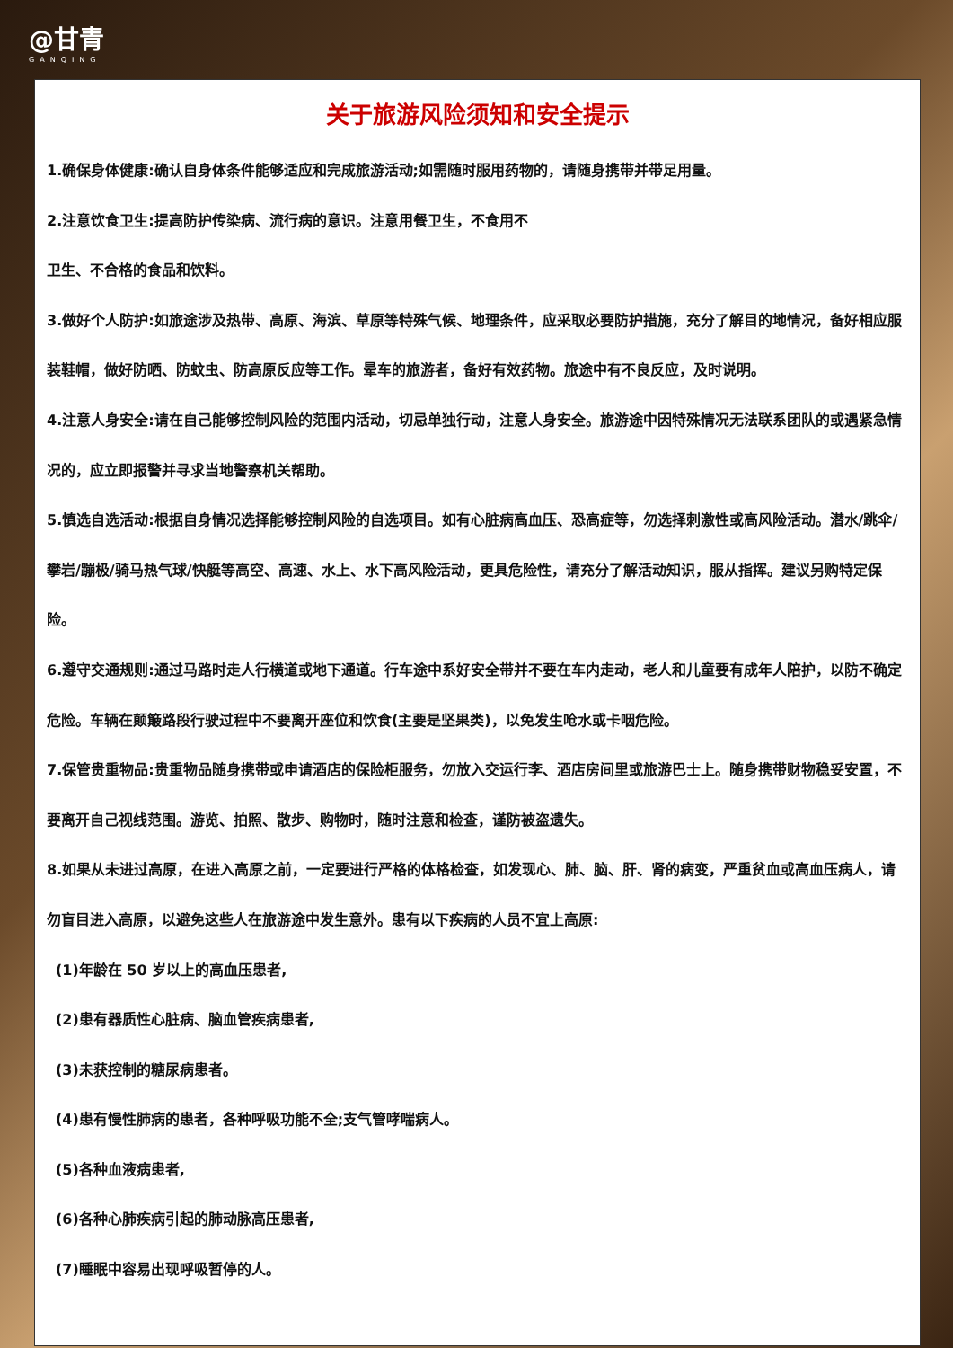@甘青
GANQING
关于旅游风险须知和安全提示
1.确保身体健康:确认自身体条件能够适应和完成旅游活动;如需随时服用药物的，请随身携带并带足用量。
2.注意饮食卫生:提高防护传染病、流行病的意识。注意用餐卫生，不食用不
卫生、不合格的食品和饮料。
3.做好个人防护:如旅途涉及热带、高原、海滨、草原等特殊气候、地理条件，应采取必要防护措施，充分了解目的地情况，备好相应服装鞋帽，做好防晒、防蚊虫、防高原反应等工作。晕车的旅游者，备好有效药物。旅途中有不良反应，及时说明。
4.注意人身安全:请在自己能够控制风险的范围内活动，切忌单独行动，注意人身安全。旅游途中因特殊情况无法联系团队的或遇紧急情况的，应立即报警并寻求当地警察机关帮助。
5.慎选自选活动:根据自身情况选择能够控制风险的自选项目。如有心脏病高血压、恐高症等，勿选择刺激性或高风险活动。潜水/跳伞/攀岩/蹦极/骑马热气球/快艇等高空、高速、水上、水下高风险活动，更具危险性，请充分了解活动知识，服从指挥。建议另购特定保险。
6.遵守交通规则:通过马路时走人行横道或地下通道。行车途中系好安全带并不要在车内走动，老人和儿童要有成年人陪护，以防不确定危险。车辆在颠簸路段行驶过程中不要离开座位和饮食(主要是坚果类)，以免发生呛水或卡咽危险。
7.保管贵重物品:贵重物品随身携带或申请酒店的保险柜服务，勿放入交运行李、酒店房间里或旅游巴士上。随身携带财物稳妥安置，不要离开自己视线范围。游览、拍照、散步、购物时，随时注意和检查，谨防被盗遗失。
8.如果从未进过高原，在进入高原之前，一定要进行严格的体格检查，如发现心、肺、脑、肝、肾的病变，严重贫血或高血压病人，请勿盲目进入高原，以避免这些人在旅游途中发生意外。患有以下疾病的人员不宜上高原:
(1)年龄在 50 岁以上的高血压患者,
(2)患有器质性心脏病、脑血管疾病患者,
(3)未获控制的糖尿病患者。
(4)患有慢性肺病的患者，各种呼吸功能不全;支气管哮喘病人。
(5)各种血液病患者,
(6)各种心肺疾病引起的肺动脉高压患者,
(7)睡眠中容易出现呼吸暂停的人。